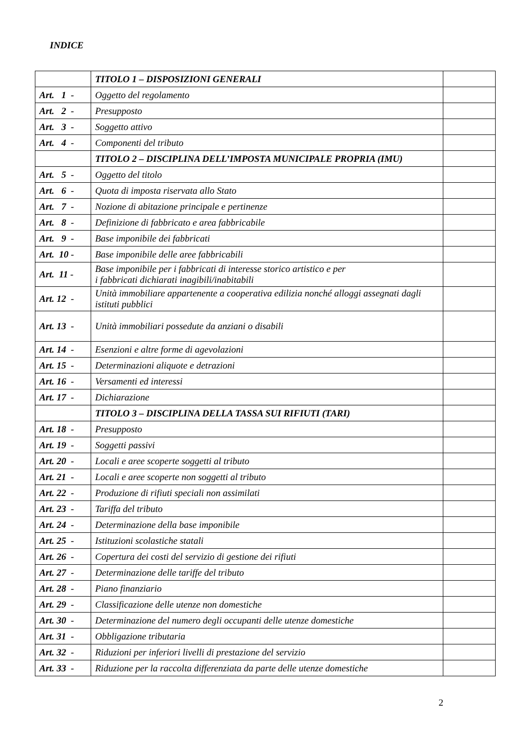INDICE
| | TITOLO 1 – DISPOSIZIONI GENERALI | |
| Art. 1 - | Oggetto del regolamento | |
| Art. 2 - | Presupposto | |
| Art. 3 - | Soggetto attivo | |
| Art. 4 - | Componenti del tributo | |
| | TITOLO 2 – DISCIPLINA DELL’IMPOSTA MUNICIPALE PROPRIA (IMU) | |
| Art. 5 - | Oggetto del titolo | |
| Art. 6 - | Quota di imposta riservata allo Stato | |
| Art. 7 - | Nozione di abitazione principale e pertinenze | |
| Art. 8 - | Definizione di fabbricato e area fabbricabile | |
| Art. 9 - | Base imponibile dei fabbricati | |
| Art. 10 - | Base imponibile delle aree fabbricabili | |
| Art. 11 - | Base imponibile per i fabbricati di interesse storico artistico e per i fabbricati dichiarati inagibili/inabitabili | |
| Art. 12 - | Unità immobiliare appartenente a cooperativa edilizia nonché alloggi assegnati dagli istituti pubblici | |
| Art. 13 - | Unità immobiliari possedute da anziani o disabili | |
| Art. 14 - | Esenzioni e altre forme di agevolazioni | |
| Art. 15 - | Determinazioni aliquote e detrazioni | |
| Art. 16 - | Versamenti ed interessi | |
| Art. 17 - | Dichiarazione | |
| | TITOLO 3 – DISCIPLINA DELLA TASSA SUI RIFIUTI (TARI) | |
| Art. 18 - | Presupposto | |
| Art. 19 - | Soggetti passivi | |
| Art. 20 - | Locali e aree scoperte soggetti al tributo | |
| Art. 21 - | Locali e aree scoperte non soggetti al tributo | |
| Art. 22 - | Produzione di rifiuti speciali non assimilati | |
| Art. 23 - | Tariffa del tributo | |
| Art. 24 - | Determinazione della base imponibile | |
| Art. 25 - | Istituzioni scolastiche statali | |
| Art. 26 - | Copertura dei costi del servizio di gestione dei rifiuti | |
| Art. 27 - | Determinazione delle tariffe del tributo | |
| Art. 28 - | Piano finanziario | |
| Art. 29 - | Classificazione delle utenze non domestiche | |
| Art. 30 - | Determinazione del numero degli occupanti delle utenze domestiche | |
| Art. 31 - | Obbligazione tributaria | |
| Art. 32 - | Riduzioni per inferiori livelli di prestazione del servizio | |
| Art. 33 - | Riduzione per la raccolta differenziata da parte delle utenze domestiche | |
2